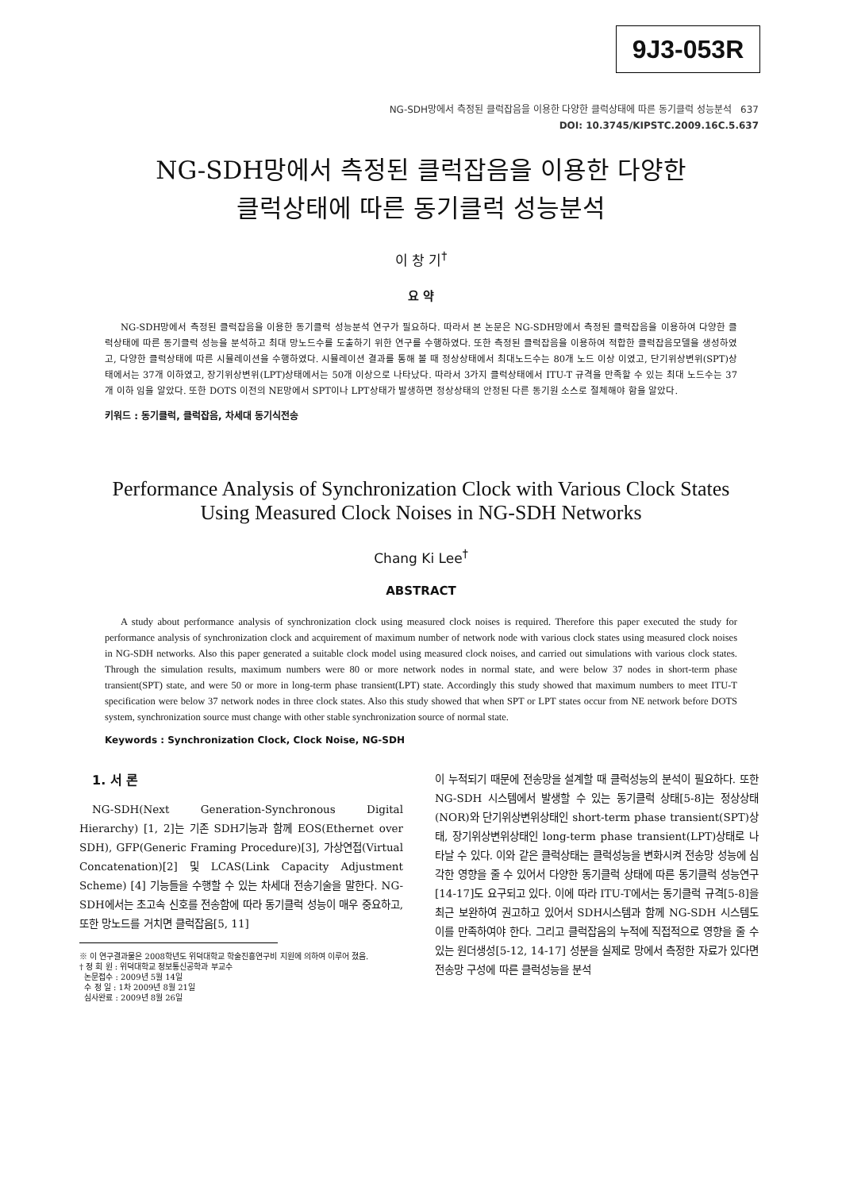9J3-053R
NG-SDH망에서 측정된 클럭잡음을 이용한 다양한 클럭상태에 따른 동기클럭 성능분석 637
DOI: 10.3745/KIPSTC.2009.16C.5.637
NG-SDH망에서 측정된 클럭잡음을 이용한 다양한
클럭상태에 따른 동기클럭 성능분석
이 창 기<sup>†</sup>
요 약
NG-SDH망에서 측정된 클럭잡음을 이용한 동기클럭 성능분석 연구가 필요하다. 따라서 본 논문은 NG-SDH망에서 측정된 클럭잡음을 이용하여 다양한 클럭상태에 따른 동기클럭 성능을 분석하고 최대 망노드수를 도출하기 위한 연구를 수행하였다. 또한 측정된 클럭잡음을 이용하여 적합한 클럭잡음모델을 생성하였고, 다양한 클럭상태에 따른 시뮬레이션을 수행하였다. 시뮬레이션 결과를 통해 볼 때 정상상태에서 최대노드수는 80개 노드 이상 이였고, 단기위상변위(SPT)상태에서는 37개 이하였고, 장기위상변위(LPT)상태에서는 50개 이상으로 나타났다. 따라서 3가지 클럭상태에서 ITU-T 규격을 만족할 수 있는 최대 노드수는 37개 이하 임을 알았다. 또한 DOTS 이전의 NE망에서 SPT이나 LPT상태가 발생하면 정상상태의 안정된 다른 동기원 소스로 절체해야 함을 알았다.
키워드 : 동기클럭, 클럭잡음, 차세대 동기식전송
Performance Analysis of Synchronization Clock with Various Clock States
Using Measured Clock Noises in NG-SDH Networks
Chang Ki Lee<sup>†</sup>
ABSTRACT
A study about performance analysis of synchronization clock using measured clock noises is required. Therefore this paper executed the study for performance analysis of synchronization clock and acquirement of maximum number of network node with various clock states using measured clock noises in NG-SDH networks. Also this paper generated a suitable clock model using measured clock noises, and carried out simulations with various clock states. Through the simulation results, maximum numbers were 80 or more network nodes in normal state, and were below 37 nodes in short-term phase transient(SPT) state, and were 50 or more in long-term phase transient(LPT) state. Accordingly this study showed that maximum numbers to meet ITU-T specification were below 37 network nodes in three clock states. Also this study showed that when SPT or LPT states occur from NE network before DOTS system, synchronization source must change with other stable synchronization source of normal state.
Keywords : Synchronization Clock, Clock Noise, NG-SDH
1. 서 론
NG-SDH(Next Generation-Synchronous Digital Hierarchy) [1, 2]는 기존 SDH기능과 함께 EOS(Ethernet over SDH), GFP(Generic Framing Procedure)[3], 가상연접(Virtual Concatenation)[2] 및 LCAS(Link Capacity Adjustment Scheme) [4] 기능들을 수행할 수 있는 차세대 전송기술을 말한다. NG-SDH에서는 초고속 신호를 전송함에 따라 동기클럭 성능이 매우 중요하고, 또한 망노드를 거치면 클럭잡음[5, 11]
※ 이 연구결과물은 2008학년도 위덕대학교 학술진흥연구비 지원에 의하여 이루어 졌음.
† 정 회 원 : 위덕대학교 정보통신공학과 부교수
논문접수 : 2009년 5월 14일
수 정 일 : 1차 2009년 8월 21일
심사완료 : 2009년 8월 26일
이 누적되기 때문에 전송망을 설계할 때 클럭성능의 분석이 필요하다. 또한 NG-SDH 시스템에서 발생할 수 있는 동기클럭 상태[5-8]는 정상상태(NOR)와 단기위상변위상태인 short-term phase transient(SPT)상태, 장기위상변위상태인 long-term phase transient(LPT)상태로 나타날 수 있다. 이와 같은 클럭상태는 클럭성능을 변화시켜 전송망 성능에 심각한 영향을 줄 수 있어서 다양한 동기클럭 상태에 따른 동기클럭 성능연구[14-17]도 요구되고 있다. 이에 따라 ITU-T에서는 동기클럭 규격[5-8]을 최근 보완하여 권고하고 있어서 SDH시스템과 함께 NG-SDH 시스템도 이를 만족하여야 한다. 그리고 클럭잡음의 누적에 직접적으로 영향을 줄 수 있는 원더생성[5-12, 14-17] 성분을 실제로 망에서 측정한 자료가 있다면 전송망 구성에 따른 클럭성능을 분석